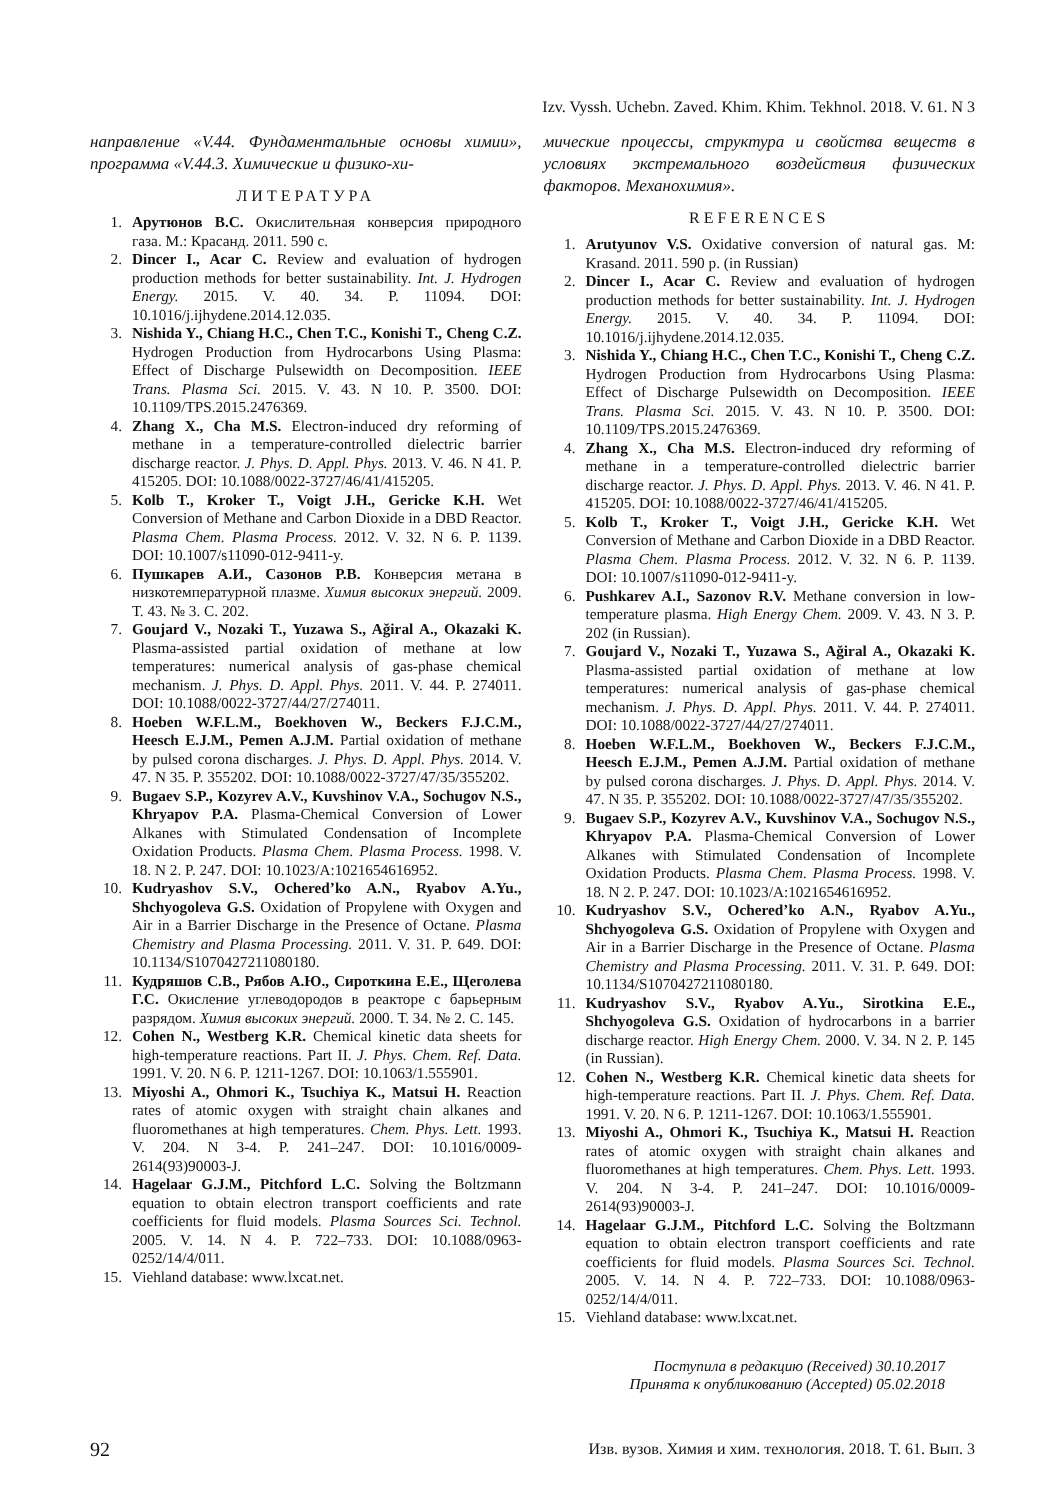Izv. Vyssh. Uchebn. Zaved. Khim. Khim. Tekhnol. 2018. V. 61. N 3
направление «V.44. Фундаментальные основы химии», программа «V.44.3. Химические и физико-хи-
ЛИТЕРАТУРА
1. Арутюнов В.С. Окислительная конверсия природного газа. М.: Красанд. 2011. 590 с.
2. Dincer I., Acar C. Review and evaluation of hydrogen production methods for better sustainability. Int. J. Hydrogen Energy. 2015. V. 40. 34. P. 11094. DOI: 10.1016/j.ijhydene.2014.12.035.
3. Nishida Y., Chiang H.C., Chen T.C., Konishi T., Cheng C.Z. Hydrogen Production from Hydrocarbons Using Plasma: Effect of Discharge Pulsewidth on Decomposition. IEEE Trans. Plasma Sci. 2015. V. 43. N 10. P. 3500. DOI: 10.1109/TPS.2015.2476369.
4. Zhang X., Cha M.S. Electron-induced dry reforming of methane in a temperature-controlled dielectric barrier discharge reactor. J. Phys. D. Appl. Phys. 2013. V. 46. N 41. P. 415205. DOI: 10.1088/0022-3727/46/41/415205.
5. Kolb T., Kroker T., Voigt J.H., Gericke K.H. Wet Conversion of Methane and Carbon Dioxide in a DBD Reactor. Plasma Chem. Plasma Process. 2012. V. 32. N 6. P. 1139. DOI: 10.1007/s11090-012-9411-y.
6. Пушкарев А.И., Сазонов Р.В. Конверсия метана в низкотемпературной плазме. Химия высоких энергий. 2009. Т. 43. № 3. С. 202.
7. Goujard V., Nozaki T., Yuzawa S., Ağiral A., Okazaki K. Plasma-assisted partial oxidation of methane at low temperatures: numerical analysis of gas-phase chemical mechanism. J. Phys. D. Appl. Phys. 2011. V. 44. P. 274011. DOI: 10.1088/0022-3727/44/27/274011.
8. Hoeben W.F.L.M., Boekhoven W., Beckers F.J.C.M., Heesch E.J.M., Pemen A.J.M. Partial oxidation of methane by pulsed corona discharges. J. Phys. D. Appl. Phys. 2014. V. 47. N 35. P. 355202. DOI: 10.1088/0022-3727/47/35/355202.
9. Bugaev S.P., Kozyrev A.V., Kuvshinov V.A., Sochugov N.S., Khryapov P.A. Plasma-Chemical Conversion of Lower Alkanes with Stimulated Condensation of Incomplete Oxidation Products. Plasma Chem. Plasma Process. 1998. V. 18. N 2. P. 247. DOI: 10.1023/A:1021654616952.
10. Kudryashov S.V., Ochered’ko A.N., Ryabov A.Yu., Shchyogoleva G.S. Oxidation of Propylene with Oxygen and Air in a Barrier Discharge in the Presence of Octane. Plasma Chemistry and Plasma Processing. 2011. V. 31. P. 649. DOI: 10.1134/S1070427211080180.
11. Кудряшов С.В., Рябов А.Ю., Сироткина Е.Е., Щеголева Г.С. Окисление углеводородов в реакторе с барьерным разрядом. Химия высоких энергий. 2000. Т. 34. № 2. С. 145.
12. Cohen N., Westberg K.R. Chemical kinetic data sheets for high-temperature reactions. Part II. J. Phys. Chem. Ref. Data. 1991. V. 20. N 6. P. 1211-1267. DOI: 10.1063/1.555901.
13. Miyoshi A., Ohmori K., Tsuchiya K., Matsui H. Reaction rates of atomic oxygen with straight chain alkanes and fluoromethanes at high temperatures. Chem. Phys. Lett. 1993. V. 204. N 3-4. P. 241–247. DOI: 10.1016/0009-2614(93)90003-J.
14. Hagelaar G.J.M., Pitchford L.C. Solving the Boltzmann equation to obtain electron transport coefficients and rate coefficients for fluid models. Plasma Sources Sci. Technol. 2005. V. 14. N 4. P. 722–733. DOI: 10.1088/0963-0252/14/4/011.
15. Viehland database: www.lxcat.net.
мические процессы, структура и свойства веществ в условиях экстремального воздействия физических факторов. Механохимия».
REFERENCES
1. Arutyunov V.S. Oxidative conversion of natural gas. M: Krasand. 2011. 590 p. (in Russian)
2. Dincer I., Acar C. Review and evaluation of hydrogen production methods for better sustainability. Int. J. Hydrogen Energy. 2015. V. 40. 34. P. 11094. DOI: 10.1016/j.ijhydene.2014.12.035.
3. Nishida Y., Chiang H.C., Chen T.C., Konishi T., Cheng C.Z. Hydrogen Production from Hydrocarbons Using Plasma: Effect of Discharge Pulsewidth on Decomposition. IEEE Trans. Plasma Sci. 2015. V. 43. N 10. P. 3500. DOI: 10.1109/TPS.2015.2476369.
4. Zhang X., Cha M.S. Electron-induced dry reforming of methane in a temperature-controlled dielectric barrier discharge reactor. J. Phys. D. Appl. Phys. 2013. V. 46. N 41. P. 415205. DOI: 10.1088/0022-3727/46/41/415205.
5. Kolb T., Kroker T., Voigt J.H., Gericke K.H. Wet Conversion of Methane and Carbon Dioxide in a DBD Reactor. Plasma Chem. Plasma Process. 2012. V. 32. N 6. P. 1139. DOI: 10.1007/s11090-012-9411-y.
6. Pushkarev A.I., Sazonov R.V. Methane conversion in low-temperature plasma. High Energy Chem. 2009. V. 43. N 3. P. 202 (in Russian).
7. Goujard V., Nozaki T., Yuzawa S., Ağiral A., Okazaki K. Plasma-assisted partial oxidation of methane at low temperatures: numerical analysis of gas-phase chemical mechanism. J. Phys. D. Appl. Phys. 2011. V. 44. P. 274011. DOI: 10.1088/0022-3727/44/27/274011.
8. Hoeben W.F.L.M., Boekhoven W., Beckers F.J.C.M., Heesch E.J.M., Pemen A.J.M. Partial oxidation of methane by pulsed corona discharges. J. Phys. D. Appl. Phys. 2014. V. 47. N 35. P. 355202. DOI: 10.1088/0022-3727/47/35/355202.
9. Bugaev S.P., Kozyrev A.V., Kuvshinov V.A., Sochugov N.S., Khryapov P.A. Plasma-Chemical Conversion of Lower Alkanes with Stimulated Condensation of Incomplete Oxidation Products. Plasma Chem. Plasma Process. 1998. V. 18. N 2. P. 247. DOI: 10.1023/A:1021654616952.
10. Kudryashov S.V., Ochered’ko A.N., Ryabov A.Yu., Shchyogoleva G.S. Oxidation of Propylene with Oxygen and Air in a Barrier Discharge in the Presence of Octane. Plasma Chemistry and Plasma Processing. 2011. V. 31. P. 649. DOI: 10.1134/S1070427211080180.
11. Kudryashov S.V., Ryabov A.Yu., Sirotkina E.E., Shchyogoleva G.S. Oxidation of hydrocarbons in a barrier discharge reactor. High Energy Chem. 2000. V. 34. N 2. P. 145 (in Russian).
12. Cohen N., Westberg K.R. Chemical kinetic data sheets for high-temperature reactions. Part II. J. Phys. Chem. Ref. Data. 1991. V. 20. N 6. P. 1211-1267. DOI: 10.1063/1.555901.
13. Miyoshi A., Ohmori K., Tsuchiya K., Matsui H. Reaction rates of atomic oxygen with straight chain alkanes and fluoromethanes at high temperatures. Chem. Phys. Lett. 1993. V. 204. N 3-4. P. 241–247. DOI: 10.1016/0009-2614(93)90003-J.
14. Hagelaar G.J.M., Pitchford L.C. Solving the Boltzmann equation to obtain electron transport coefficients and rate coefficients for fluid models. Plasma Sources Sci. Technol. 2005. V. 14. N 4. P. 722–733. DOI: 10.1088/0963-0252/14/4/011.
15. Viehland database: www.lxcat.net.
Поступила в редакцию (Received) 30.10.2017
Принята к опубликованию (Accepted) 05.02.2018
92 Изв. вузов. Химия и хим. технология. 2018. Т. 61. Вып. 3